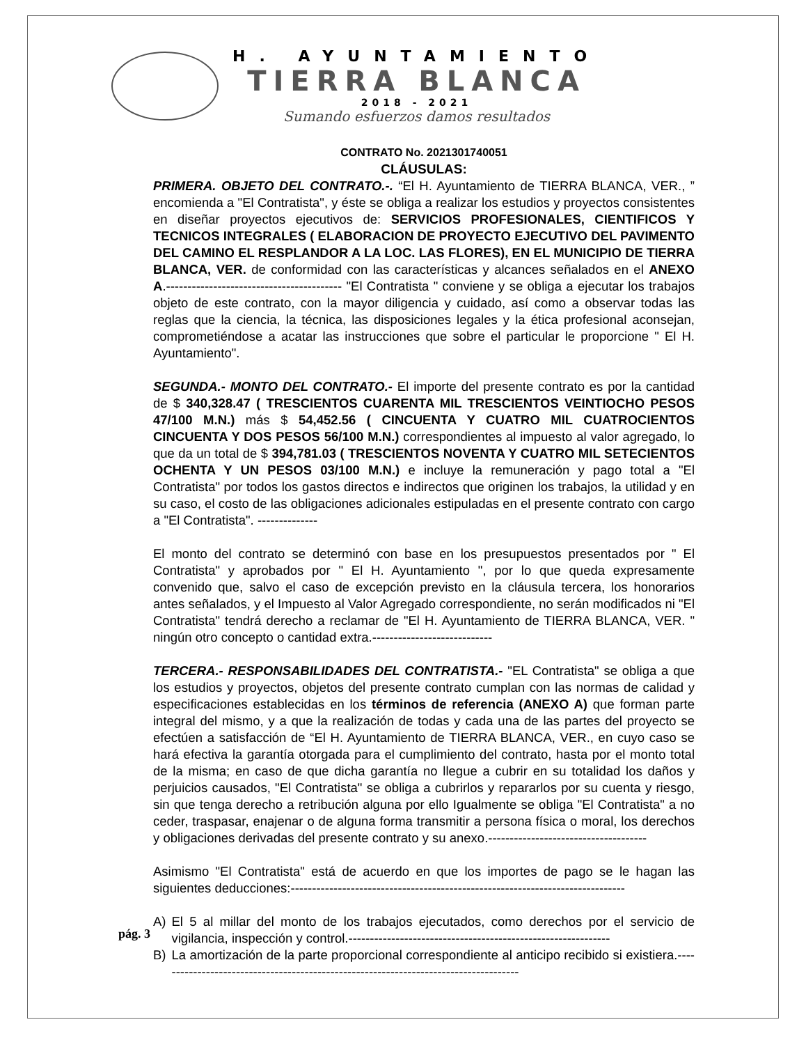H. AYUNTAMIENTO
TIERRA BLANCA
2018 - 2021
Sumando esfuerzos damos resultados
CONTRATO No. 2021301740051
CLÁUSULAS:
PRIMERA. OBJETO DEL CONTRATO.-. “El H. Ayuntamiento de TIERRA BLANCA, VER., ” encomienda a "El Contratista", y éste se obliga a realizar los estudios y proyectos consistentes en diseñar proyectos ejecutivos de: SERVICIOS PROFESIONALES, CIENTIFICOS Y TECNICOS INTEGRALES ( ELABORACION DE PROYECTO EJECUTIVO DEL PAVIMENTO DEL CAMINO EL RESPLANDOR A LA LOC. LAS FLORES), EN EL MUNICIPIO DE TIERRA BLANCA, VER. de conformidad con las características y alcances señalados en el ANEXO A.----------------------------------------- "El Contratista " conviene y se obliga a ejecutar los trabajos objeto de este contrato, con la mayor diligencia y cuidado, así como a observar todas las reglas que la ciencia, la técnica, las disposiciones legales y la ética profesional aconsejan, comprometiéndose a acatar las instrucciones que sobre el particular le proporcione " El H. Ayuntamiento".
SEGUNDA.- MONTO DEL CONTRATO.- El importe del presente contrato es por la cantidad de $ 340,328.47 ( TRESCIENTOS CUARENTA MIL TRESCIENTOS VEINTIOCHO PESOS 47/100 M.N.) más $ 54,452.56 ( CINCUENTA Y CUATRO MIL CUATROCIENTOS CINCUENTA Y DOS PESOS 56/100 M.N.) correspondientes al impuesto al valor agregado, lo que da un total de $ 394,781.03 ( TRESCIENTOS NOVENTA Y CUATRO MIL SETECIENTOS OCHENTA Y UN PESOS 03/100 M.N.) e incluye la remuneración y pago total a "El Contratista" por todos los gastos directos e indirectos que originen los trabajos, la utilidad y en su caso, el costo de las obligaciones adicionales estipuladas en el presente contrato con cargo a "El Contratista". --------------
El monto del contrato se determinó con base en los presupuestos presentados por " El Contratista" y aprobados por " El H. Ayuntamiento ", por lo que queda expresamente convenido que, salvo el caso de excepción previsto en la cláusula tercera, los honorarios antes señalados, y el Impuesto al Valor Agregado correspondiente, no serán modificados ni "El Contratista" tendrá derecho a reclamar de "El H. Ayuntamiento de TIERRA BLANCA, VER. " ningún otro concepto o cantidad extra.----------------------------
TERCERA.- RESPONSABILIDADES DEL CONTRATISTA.- "EL Contratista" se obliga a que los estudios y proyectos, objetos del presente contrato cumplan con las normas de calidad y especificaciones establecidas en los términos de referencia (ANEXO A) que forman parte integral del mismo, y a que la realización de todas y cada una de las partes del proyecto se efectúen a satisfacción de “El H. Ayuntamiento de TIERRA BLANCA, VER., en cuyo caso se hará efectiva la garantía otorgada para el cumplimiento del contrato, hasta por el monto total de la misma; en caso de que dicha garantía no llegue a cubrir en su totalidad los daños y perjuicios causados, "El Contratista" se obliga a cubrirlos y repararlos por su cuenta y riesgo, sin que tenga derecho a retribución alguna por ello Igualmente se obliga "El Contratista" a no ceder, traspasar, enajenar o de alguna forma transmitir a persona física o moral, los derechos y obligaciones derivadas del presente contrato y su anexo.-------------------------------------
Asimismo "El Contratista" está de acuerdo en que los importes de pago se le hagan las siguientes deducciones:------------------------------------------------------------------------------
A) El 5 al millar del monto de los trabajos ejecutados, como derechos por el servicio de vigilancia, inspección y control.-------------------------------------------------------------
B) La amortización de la parte proporcional correspondiente al anticipo recibido si existiera.-------------------------------------------------------------------------------------
pág. 3